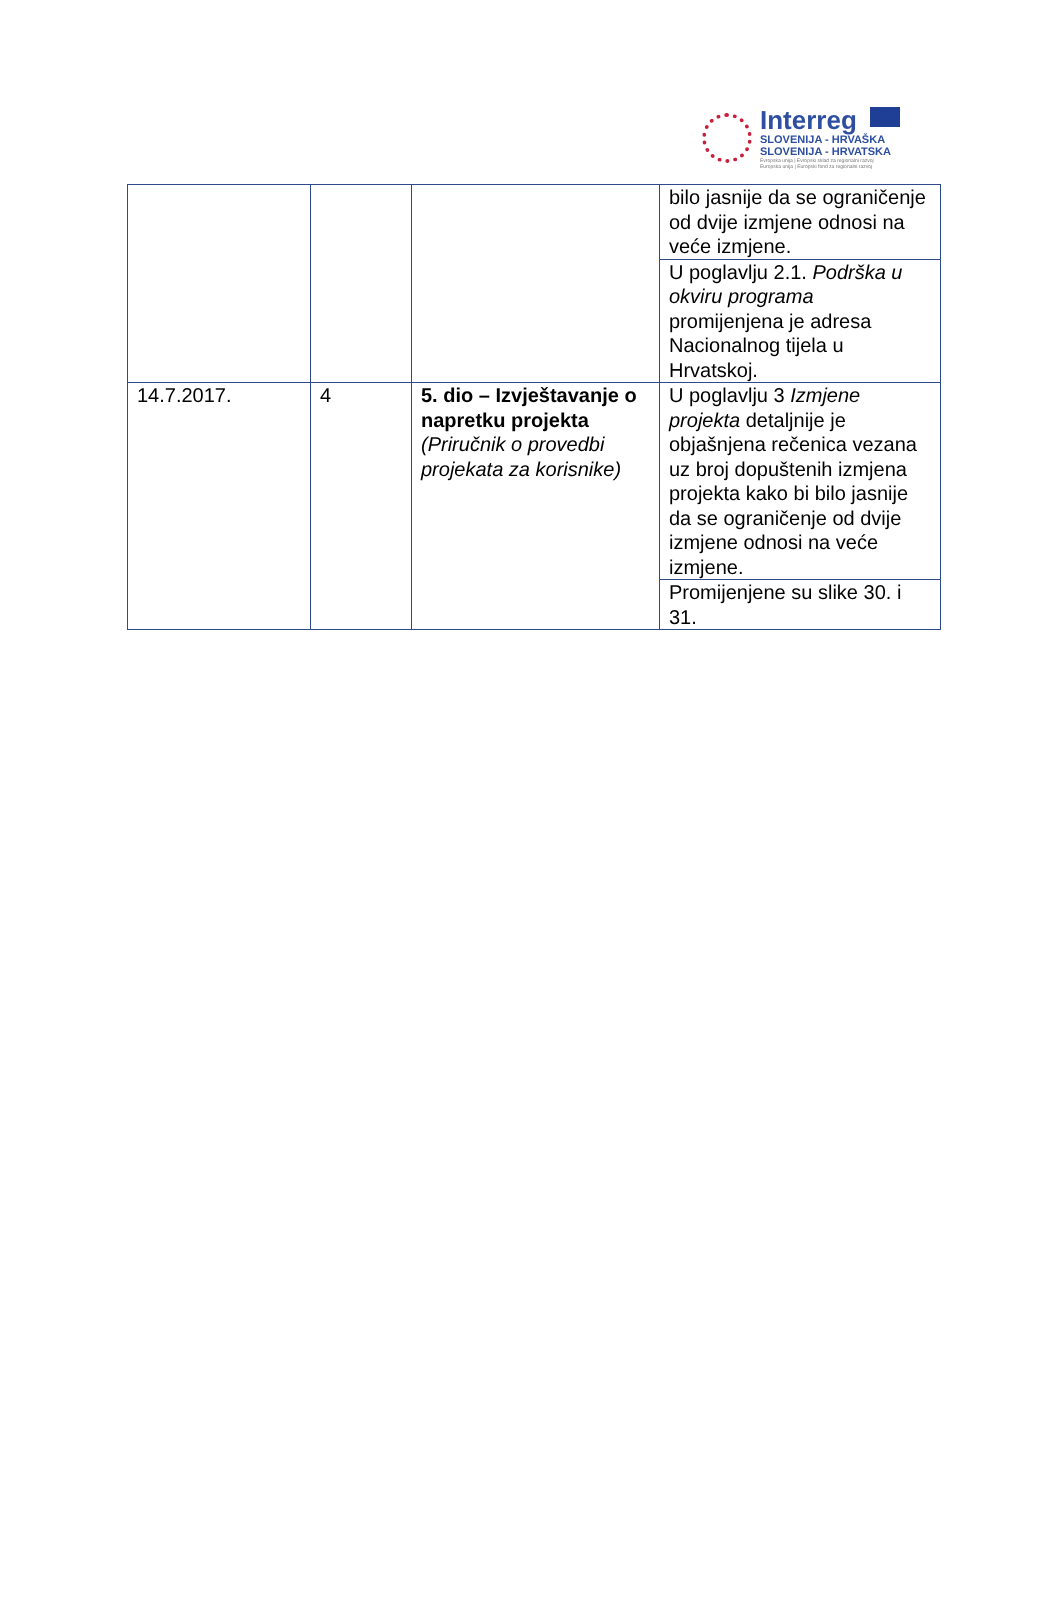Interreg
SLOVENIJA - HRVAŠKA
SLOVENIJA - HRVATSKA
Evropska unija | Evropski sklad za regionalni razvoj
Europska unija | Europski fond za regionalni razvoj
| | | | bilo jasnije da se ograničenje od dvije izmjene odnosi na veće izmjene. |
| | | | U poglavlju 2.1. Podrška u okviru programa promijenjena je adresa Nacionalnog tijela u Hrvatskoj. |
| 14.7.2017. | 4 | 5. dio – Izvještavanje o napretku projekta (Priručnik o provedbi projekata za korisnike) | U poglavlju 3 Izmjene projekta detaljnije je objašnjena rečenica vezana uz broj dopuštenih izmjena projekta kako bi bilo jasnije da se ograničenje od dvije izmjene odnosi na veće izmjene. |
| | | | Promijenjene su slike 30. i 31. |